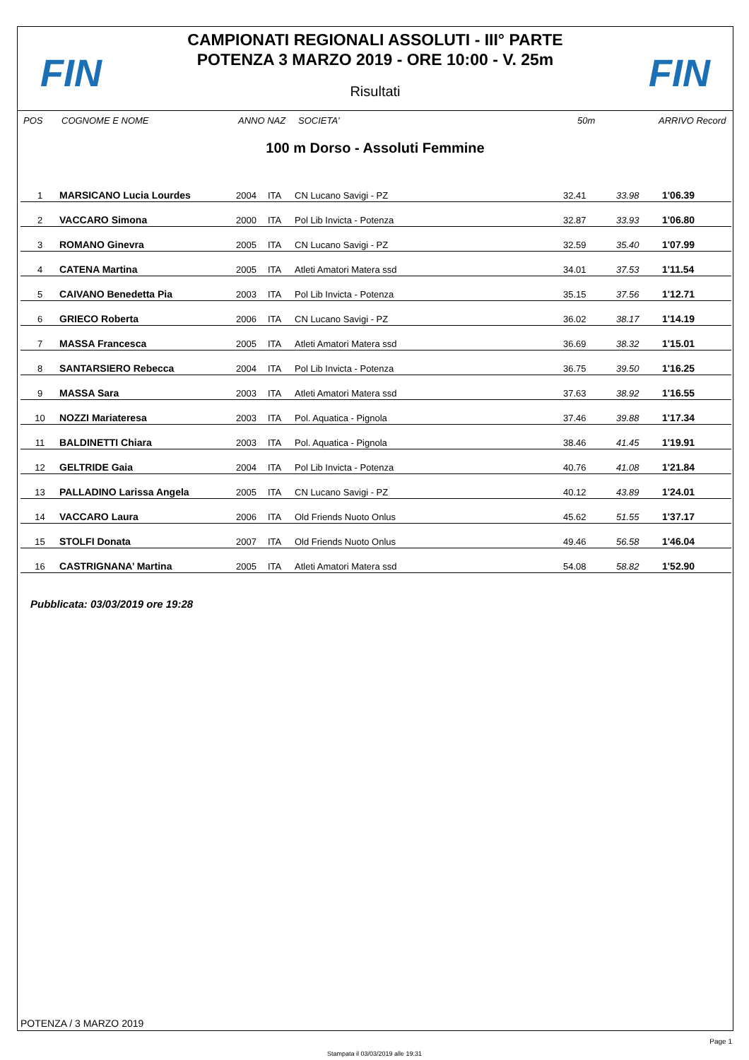FIN FIN
CAMPIONATI REGIONALI ASSOLUTI - III° PARTE
POTENZA 3 MARZO 2019 - ORE 10:00 - V. 25m
Risultati
POS COGNOME E NOME ANNO NAZ SOCIETA' 50m ARRIVO Record
100 m Dorso - Assoluti Femmine
| 1 | MARSICANO Lucia Lourdes | 2004 | ITA | CN Lucano Savigi - PZ | 32.41 | 33.98 | 1'06.39 |
| 2 | VACCARO Simona | 2000 | ITA | Pol Lib Invicta - Potenza | 32.87 | 33.93 | 1'06.80 |
| 3 | ROMANO Ginevra | 2005 | ITA | CN Lucano Savigi - PZ | 32.59 | 35.40 | 1'07.99 |
| 4 | CATENA Martina | 2005 | ITA | Atleti Amatori Matera ssd | 34.01 | 37.53 | 1'11.54 |
| 5 | CAIVANO Benedetta Pia | 2003 | ITA | Pol Lib Invicta - Potenza | 35.15 | 37.56 | 1'12.71 |
| 6 | GRIECO Roberta | 2006 | ITA | CN Lucano Savigi - PZ | 36.02 | 38.17 | 1'14.19 |
| 7 | MASSA Francesca | 2005 | ITA | Atleti Amatori Matera ssd | 36.69 | 38.32 | 1'15.01 |
| 8 | SANTARSIERO Rebecca | 2004 | ITA | Pol Lib Invicta - Potenza | 36.75 | 39.50 | 1'16.25 |
| 9 | MASSA Sara | 2003 | ITA | Atleti Amatori Matera ssd | 37.63 | 38.92 | 1'16.55 |
| 10 | NOZZI Mariateresa | 2003 | ITA | Pol. Aquatica - Pignola | 37.46 | 39.88 | 1'17.34 |
| 11 | BALDINETTI Chiara | 2003 | ITA | Pol. Aquatica - Pignola | 38.46 | 41.45 | 1'19.91 |
| 12 | GELTRIDE Gaia | 2004 | ITA | Pol Lib Invicta - Potenza | 40.76 | 41.08 | 1'21.84 |
| 13 | PALLADINO Larissa Angela | 2005 | ITA | CN Lucano Savigi - PZ | 40.12 | 43.89 | 1'24.01 |
| 14 | VACCARO Laura | 2006 | ITA | Old Friends Nuoto Onlus | 45.62 | 51.55 | 1'37.17 |
| 15 | STOLFI Donata | 2007 | ITA | Old Friends Nuoto Onlus | 49.46 | 56.58 | 1'46.04 |
| 16 | CASTRIGNANA’ Martina | 2005 | ITA | Atleti Amatori Matera ssd | 54.08 | 58.82 | 1'52.90 |
Pubblicata: 03/03/2019 ore 19:28
POTENZA / 3 MARZO 2019
Page 1
Stampata il 03/03/2019 alle 19:31